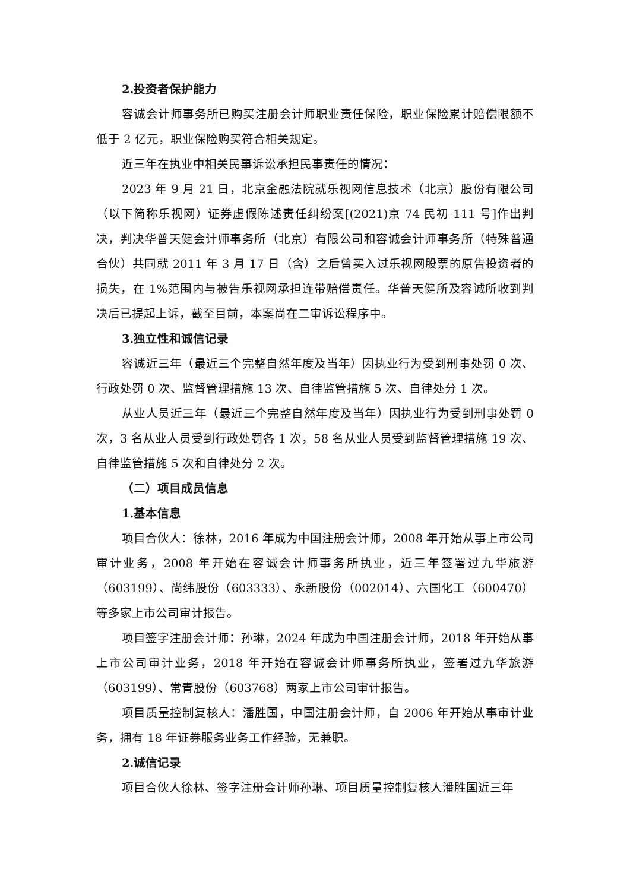2.投资者保护能力
容诚会计师事务所已购买注册会计师职业责任保险，职业保险累计赔偿限额不低于 2 亿元，职业保险购买符合相关规定。
近三年在执业中相关民事诉讼承担民事责任的情况：
2023 年 9 月 21 日，北京金融法院就乐视网信息技术（北京）股份有限公司（以下简称乐视网）证券虚假陈述责任纠纷案[(2021)京 74 民初 111 号]作出判决，判决华普天健会计师事务所（北京）有限公司和容诚会计师事务所（特殊普通合伙）共同就 2011 年 3 月 17 日（含）之后曾买入过乐视网股票的原告投资者的损失，在 1%范围内与被告乐视网承担连带赔偿责任。华普天健所及容诚所收到判决后已提起上诉，截至目前，本案尚在二审诉讼程序中。
3.独立性和诚信记录
容诚近三年（最近三个完整自然年度及当年）因执业行为受到刑事处罚 0 次、行政处罚 0 次、监督管理措施 13 次、自律监管措施 5 次、自律处分 1 次。
从业人员近三年（最近三个完整自然年度及当年）因执业行为受到刑事处罚 0 次，3 名从业人员受到行政处罚各 1 次，58 名从业人员受到监督管理措施 19 次、自律监管措施 5 次和自律处分 2 次。
（二）项目成员信息
1.基本信息
项目合伙人：徐林，2016 年成为中国注册会计师，2008 年开始从事上市公司审计业务，2008 年开始在容诚会计师事务所执业，近三年签署过九华旅游（603199）、尚纬股份（603333）、永新股份（002014）、六国化工（600470）等多家上市公司审计报告。
项目签字注册会计师：孙琳，2024 年成为中国注册会计师，2018 年开始从事上市公司审计业务，2018 年开始在容诚会计师事务所执业，签署过九华旅游（603199）、常青股份（603768）两家上市公司审计报告。
项目质量控制复核人：潘胜国，中国注册会计师，自 2006 年开始从事审计业务，拥有 18 年证券服务业务工作经验，无兼职。
2.诚信记录
项目合伙人徐林、签字注册会计师孙琳、项目质量控制复核人潘胜国近三年